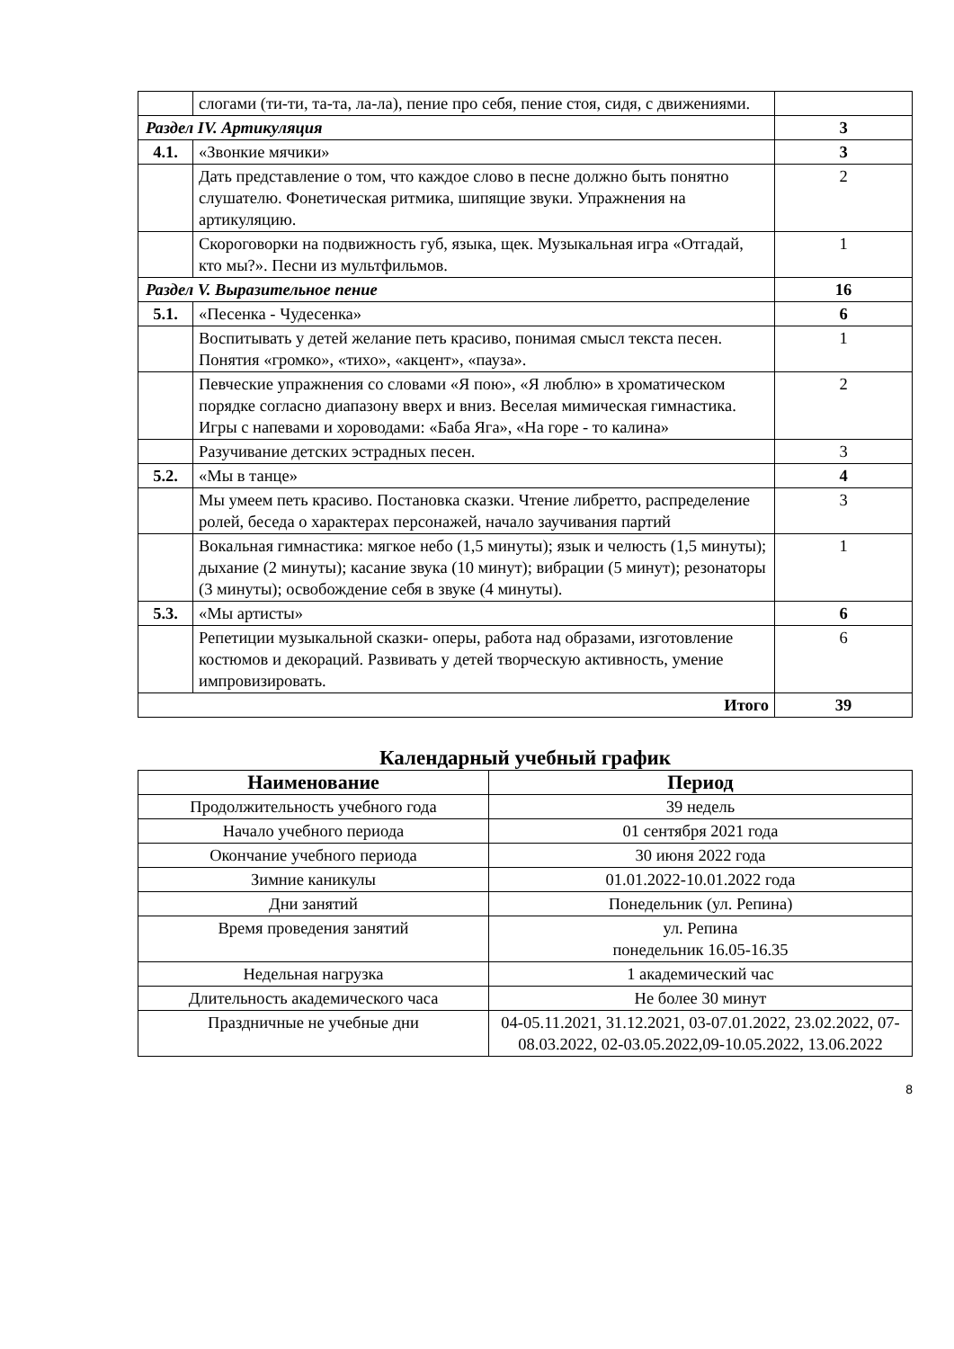| | слогами (ти-ти, та-та, ла-ла), пение про себя, пение стоя, сидя, с движениями. | |
| Раздел IV. Артикуляция | | 3 |
| 4.1. | «Звонкие мячики» | 3 |
| | Дать представление о том, что каждое слово в песне должно быть понятно слушателю. Фонетическая ритмика, шипящие звуки. Упражнения на артикуляцию. | 2 |
| | Скороговорки на подвижность губ, языка, щек. Музыкальная игра «Отгадай, кто мы?». Песни из мультфильмов. | 1 |
| Раздел V. Выразительное пение | | 16 |
| 5.1. | «Песенка - Чудесенка» | 6 |
| | Воспитывать у детей желание петь красиво, понимая смысл текста песен. Понятия «громко», «тихо», «акцент», «пауза». | 1 |
| | Певческие упражнения со словами «Я пою», «Я люблю» в хроматическом порядке согласно диапазону вверх и вниз. Веселая мимическая гимнастика. Игры с напевами и хороводами: «Баба Яга», «На горе - то калина» | 2 |
| | Разучивание детских эстрадных песен. | 3 |
| 5.2. | «Мы в танце» | 4 |
| | Мы умеем петь красиво. Постановка сказки. Чтение либретто, распределение ролей, беседа о характерах персонажей, начало заучивания партий | 3 |
| | Вокальная гимнастика: мягкое небо (1,5 минуты); язык и челюсть (1,5 минуты); дыхание (2 минуты); касание звука (10 минут); вибрации (5 минут); резонаторы (3 минуты); освобождение себя в звуке (4 минуты). | 1 |
| 5.3. | «Мы артисты» | 6 |
| | Репетиции музыкальной сказки- оперы, работа над образами, изготовление костюмов и декораций. Развивать у детей творческую активность, умение импровизировать. | 6 |
| Итого | | 39 |
Календарный учебный график
| Наименование | Период |
| --- | --- |
| Продолжительность учебного года | 39 недель |
| Начало учебного периода | 01 сентября 2021 года |
| Окончание учебного периода | 30 июня 2022 года |
| Зимние каникулы | 01.01.2022-10.01.2022 года |
| Дни занятий | Понедельник (ул. Репина) |
| Время проведения занятий | ул. Репина понедельник 16.05-16.35 |
| Недельная нагрузка | 1 академический час |
| Длительность академического часа | Не более 30 минут |
| Праздничные не учебные дни | 04-05.11.2021, 31.12.2021, 03-07.01.2022, 23.02.2022, 07-08.03.2022, 02-03.05.2022,09-10.05.2022, 13.06.2022 |
8